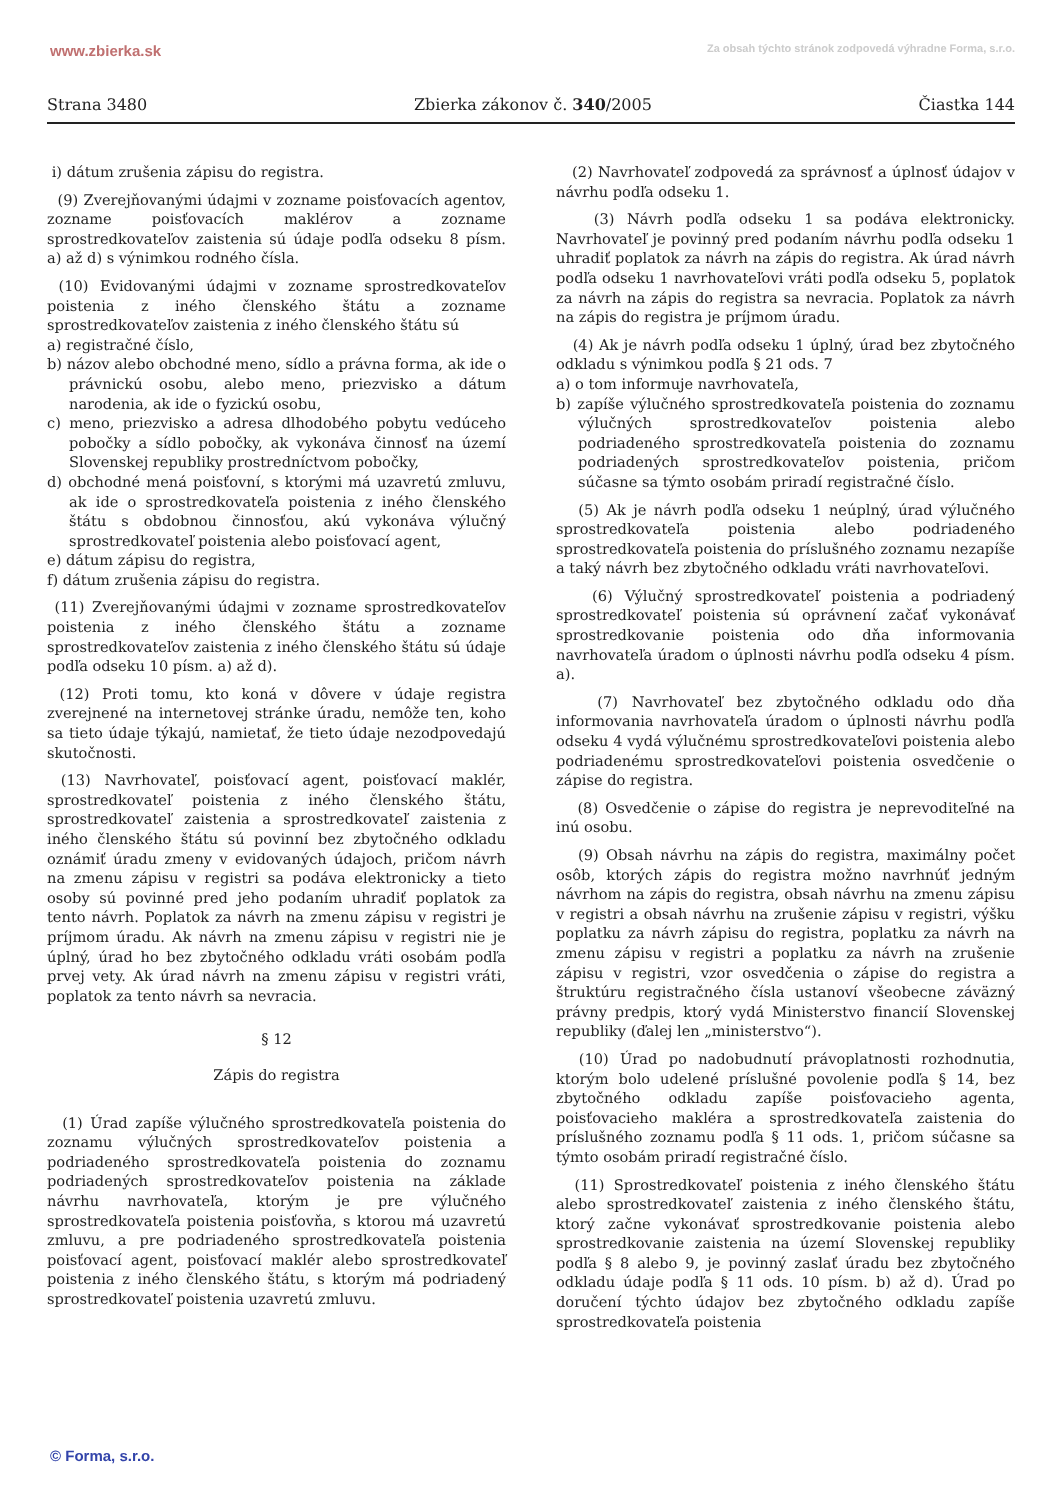www.zbierka.sk Za obsah týchto stránok zodpovedá výhradne Forma, s.r.o.
Strana 3480 Zbierka zákonov č. 340/2005 Čiastka 144
i) dátum zrušenia zápisu do registra.
(9) Zverejňovanými údajmi v zozname poisťovacích agentov, zozname poisťovacích maklérov a zozname sprostredkovateľov zaistenia sú údaje podľa odseku 8 písm. a) až d) s výnimkou rodného čísla.
(10) Evidovanými údajmi v zozname sprostredkovateľov poistenia z iného členského štátu a zozname sprostredkovateľov zaistenia z iného členského štátu sú
a) registračné číslo,
b) názov alebo obchodné meno, sídlo a právna forma, ak ide o právnickú osobu, alebo meno, priezvisko a dátum narodenia, ak ide o fyzickú osobu,
c) meno, priezvisko a adresa dlhodobého pobytu vedúceho pobočky a sídlo pobočky, ak vykonáva činnosť na území Slovenskej republiky prostredníctvom pobočky,
d) obchodné mená poisťovní, s ktorými má uzavretú zmluvu, ak ide o sprostredkovateľa poistenia z iného členského štátu s obdobnou činnosťou, akú vykonáva výlučný sprostredkovateľ poistenia alebo poisťovací agent,
e) dátum zápisu do registra,
f) dátum zrušenia zápisu do registra.
(11) Zverejňovanými údajmi v zozname sprostredkovateľov poistenia z iného členského štátu a zozname sprostredkovateľov zaistenia z iného členského štátu sú údaje podľa odseku 10 písm. a) až d).
(12) Proti tomu, kto koná v dôvere v údaje registra zverejnené na internetovej stránke úradu, nemôže ten, koho sa tieto údaje týkajú, namietať, že tieto údaje nezodpovedajú skutočnosti.
(13) Navrhovateľ, poisťovací agent, poisťovací maklér, sprostredkovateľ poistenia z iného členského štátu, sprostredkovateľ zaistenia a sprostredkovateľ zaistenia z iného členského štátu sú povinní bez zbytočného odkladu oznámiť úradu zmeny v evidovaných údajoch, pričom návrh na zmenu zápisu v registri sa podáva elektronicky a tieto osoby sú povinné pred jeho podaním uhradiť poplatok za tento návrh. Poplatok za návrh na zmenu zápisu v registri je príjmom úradu. Ak návrh na zmenu zápisu v registri nie je úplný, úrad ho bez zbytočného odkladu vráti osobám podľa prvej vety. Ak úrad návrh na zmenu zápisu v registri vráti, poplatok za tento návrh sa nevracia.
§ 12
Zápis do registra
(1) Úrad zapíše výlučného sprostredkovateľa poistenia do zoznamu výlučných sprostredkovateľov poistenia a podriadeného sprostredkovateľa poistenia do zoznamu podriadených sprostredkovateľov poistenia na základe návrhu navrhovateľa, ktorým je pre výlučného sprostredkovateľa poistenia poisťovňa, s ktorou má uzavretú zmluvu, a pre podriadeného sprostredkovateľa poistenia poisťovací agent, poisťovací maklér alebo sprostredkovateľ poistenia z iného členského štátu, s ktorým má podriadený sprostredkovateľ poistenia uzavretú zmluvu.
(2) Navrhovateľ zodpovedá za správnosť a úplnosť údajov v návrhu podľa odseku 1.
(3) Návrh podľa odseku 1 sa podáva elektronicky. Navrhovateľ je povinný pred podaním návrhu podľa odseku 1 uhradiť poplatok za návrh na zápis do registra. Ak úrad návrh podľa odseku 1 navrhovateľovi vráti podľa odseku 5, poplatok za návrh na zápis do registra sa nevracia. Poplatok za návrh na zápis do registra je príjmom úradu.
(4) Ak je návrh podľa odseku 1 úplný, úrad bez zbytočného odkladu s výnimkou podľa § 21 ods. 7
a) o tom informuje navrhovateľa,
b) zapíše výlučného sprostredkovateľa poistenia do zoznamu výlučných sprostredkovateľov poistenia alebo podriadeného sprostredkovateľa poistenia do zoznamu podriadených sprostredkovateľov poistenia, pričom súčasne sa týmto osobám priradí registračné číslo.
(5) Ak je návrh podľa odseku 1 neúplný, úrad výlučného sprostredkovateľa poistenia alebo podriadeného sprostredkovateľa poistenia do príslušného zoznamu nezapíše a taký návrh bez zbytočného odkladu vráti navrhovateľovi.
(6) Výlučný sprostredkovateľ poistenia a podriadený sprostredkovateľ poistenia sú oprávnení začať vykonávať sprostredkovanie poistenia odo dňa informovania navrhovateľa úradom o úplnosti návrhu podľa odseku 4 písm. a).
(7) Navrhovateľ bez zbytočného odkladu odo dňa informovania navrhovateľa úradom o úplnosti návrhu podľa odseku 4 vydá výlučnému sprostredkovateľovi poistenia alebo podriadenému sprostredkovateľovi poistenia osvedčenie o zápise do registra.
(8) Osvedčenie o zápise do registra je neprevoditeľné na inú osobu.
(9) Obsah návrhu na zápis do registra, maximálny počet osôb, ktorých zápis do registra možno navrhnúť jedným návrhom na zápis do registra, obsah návrhu na zmenu zápisu v registri a obsah návrhu na zrušenie zápisu v registri, výšku poplatku za návrh zápisu do registra, poplatku za návrh na zmenu zápisu v registri a poplatku za návrh na zrušenie zápisu v registri, vzor osvedčenia o zápise do registra a štruktúru registračného čísla ustanoví všeobecne záväzný právny predpis, ktorý vydá Ministerstvo financií Slovenskej republiky (ďalej len „ministerstvo“).
(10) Úrad po nadobudnutí právoplatnosti rozhodnutia, ktorým bolo udelené príslušné povolenie podľa § 14, bez zbytočného odkladu zapíše poisťovacieho agenta, poisťovacieho makléra a sprostredkovateľa zaistenia do príslušného zoznamu podľa § 11 ods. 1, pričom súčasne sa týmto osobám priradí registračné číslo.
(11) Sprostredkovateľ poistenia z iného členského štátu alebo sprostredkovateľ zaistenia z iného členského štátu, ktorý začne vykonávať sprostredkovanie poistenia alebo sprostredkovanie zaistenia na území Slovenskej republiky podľa § 8 alebo 9, je povinný zaslať úradu bez zbytočného odkladu údaje podľa § 11 ods. 10 písm. b) až d). Úrad po doručení týchto údajov bez zbytočného odkladu zapíše sprostredkovateľa poistenia
© Forma, s.r.o.